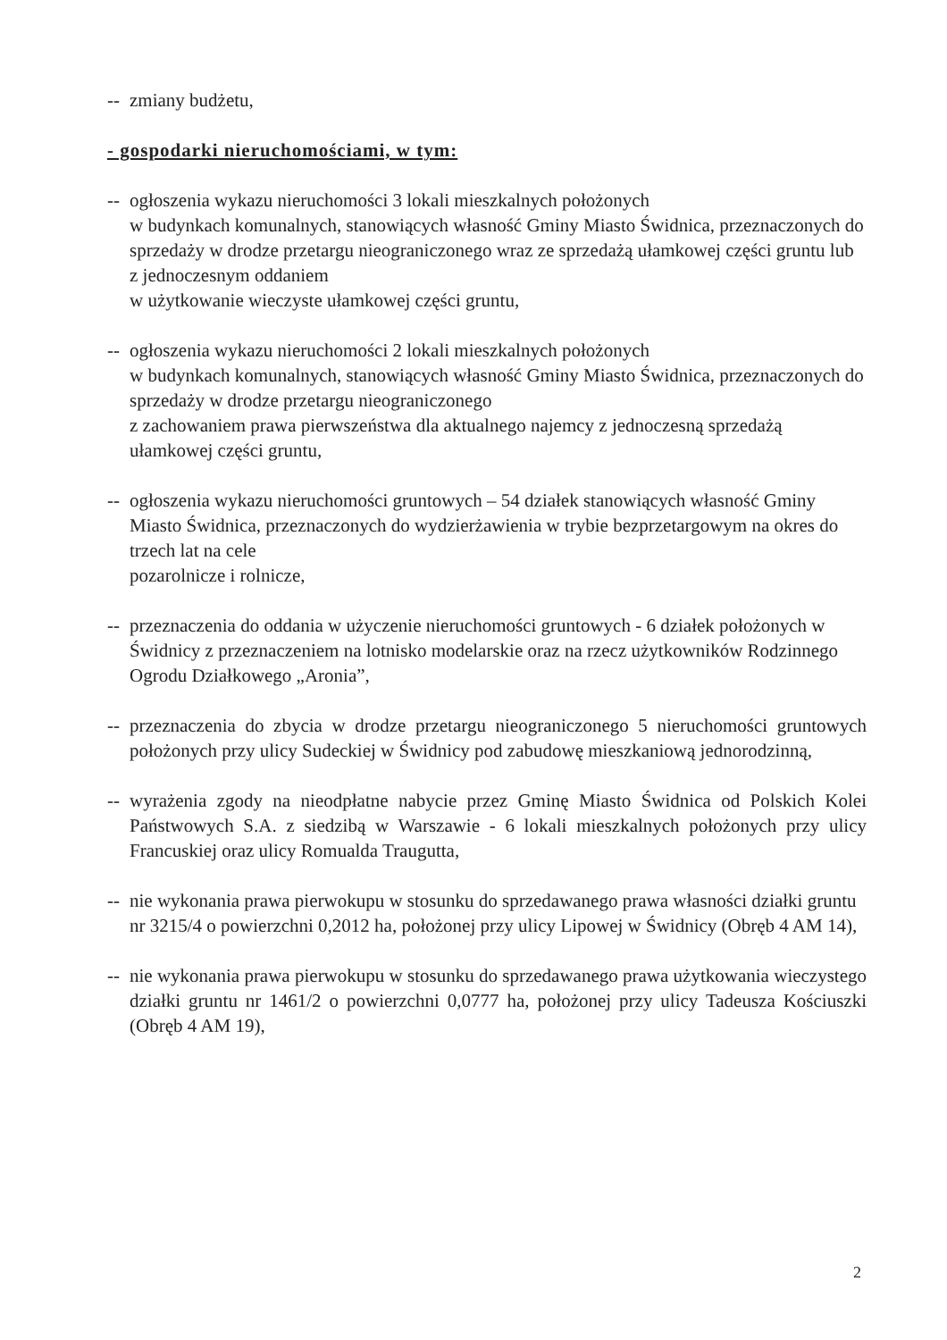-- zmiany budżetu,
- gospodarki nieruchomościami, w tym:
-- ogłoszenia wykazu nieruchomości 3 lokali mieszkalnych położonych
w budynkach komunalnych, stanowiących własność Gminy Miasto Świdnica, przeznaczonych do sprzedaży w drodze przetargu nieograniczonego wraz ze sprzedażą ułamkowej części gruntu lub z jednoczesnym oddaniem
w użytkowanie wieczyste ułamkowej części gruntu,
-- ogłoszenia wykazu nieruchomości 2 lokali mieszkalnych położonych
w budynkach komunalnych, stanowiących własność Gminy Miasto Świdnica, przeznaczonych do sprzedaży w drodze przetargu nieograniczonego
z zachowaniem prawa pierwszeństwa dla aktualnego najemcy z jednoczesną sprzedażą ułamkowej części gruntu,
-- ogłoszenia wykazu nieruchomości gruntowych – 54 działek stanowiących własność Gminy Miasto Świdnica, przeznaczonych do wydzierżawienia w trybie bezprzetargowym na okres do trzech lat na cele
pozarolnicze i rolnicze,
-- przeznaczenia do oddania w użyczenie nieruchomości gruntowych - 6 działek położonych w Świdnicy z przeznaczeniem na lotnisko modelarskie oraz na rzecz użytkowników Rodzinnego Ogrodu Działkowego „Aronia”,
-- przeznaczenia do zbycia w drodze przetargu nieograniczonego 5 nieruchomości gruntowych położonych przy ulicy Sudeckiej w Świdnicy pod zabudowę mieszkaniową jednorodzinną,
-- wyrażenia zgody na nieodpłatne nabycie przez Gminę Miasto Świdnica od Polskich Kolei Państwowych S.A. z siedzibą w Warszawie - 6 lokali mieszkalnych położonych przy ulicy Francuskiej oraz ulicy Romualda Traugutta,
-- nie wykonania prawa pierwokupu w stosunku do sprzedawanego prawa własności działki gruntu nr 3215/4 o powierzchni 0,2012 ha, położonej przy ulicy Lipowej w Świdnicy (Obręb 4 AM 14),
-- nie wykonania prawa pierwokupu w stosunku do sprzedawanego prawa użytkowania wieczystego działki gruntu nr 1461/2 o powierzchni 0,0777 ha, położonej przy ulicy Tadeusza Kościuszki (Obręb 4 AM 19),
2